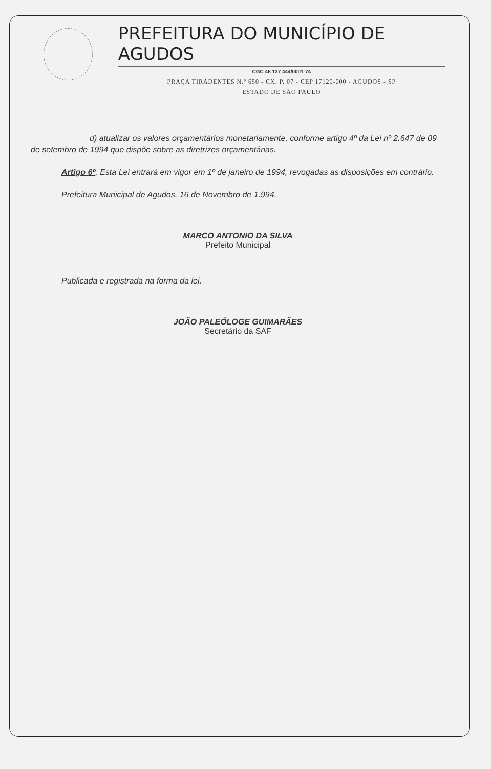PREFEITURA DO MUNICÍPIO DE AGUDOS
CGC 46 137 444/0001-74
PRAÇA TIRADENTES N.º 650 - CX. P. 07 - CEP 17120-000 - AGUDOS - SP
ESTADO DE SÃO PAULO
d) atualizar os valores orçamentários monetariamente, conforme artigo 4º da Lei nº 2.647 de 09 de setembro de 1994 que dispõe sobre as diretrizes orçamentárias.
Artigo 6º. Esta Lei entrará em vigor em 1º de janeiro de 1994, revogadas as disposições em contrário.
Prefeitura Municipal de Agudos, 16 de Novembro de 1.994.
MARCO ANTONIO DA SILVA
Prefeito Municipal
Publicada e registrada na forma da lei.
JOÃO PALEÓLOGE GUIMARÃES
Secretário da SAF